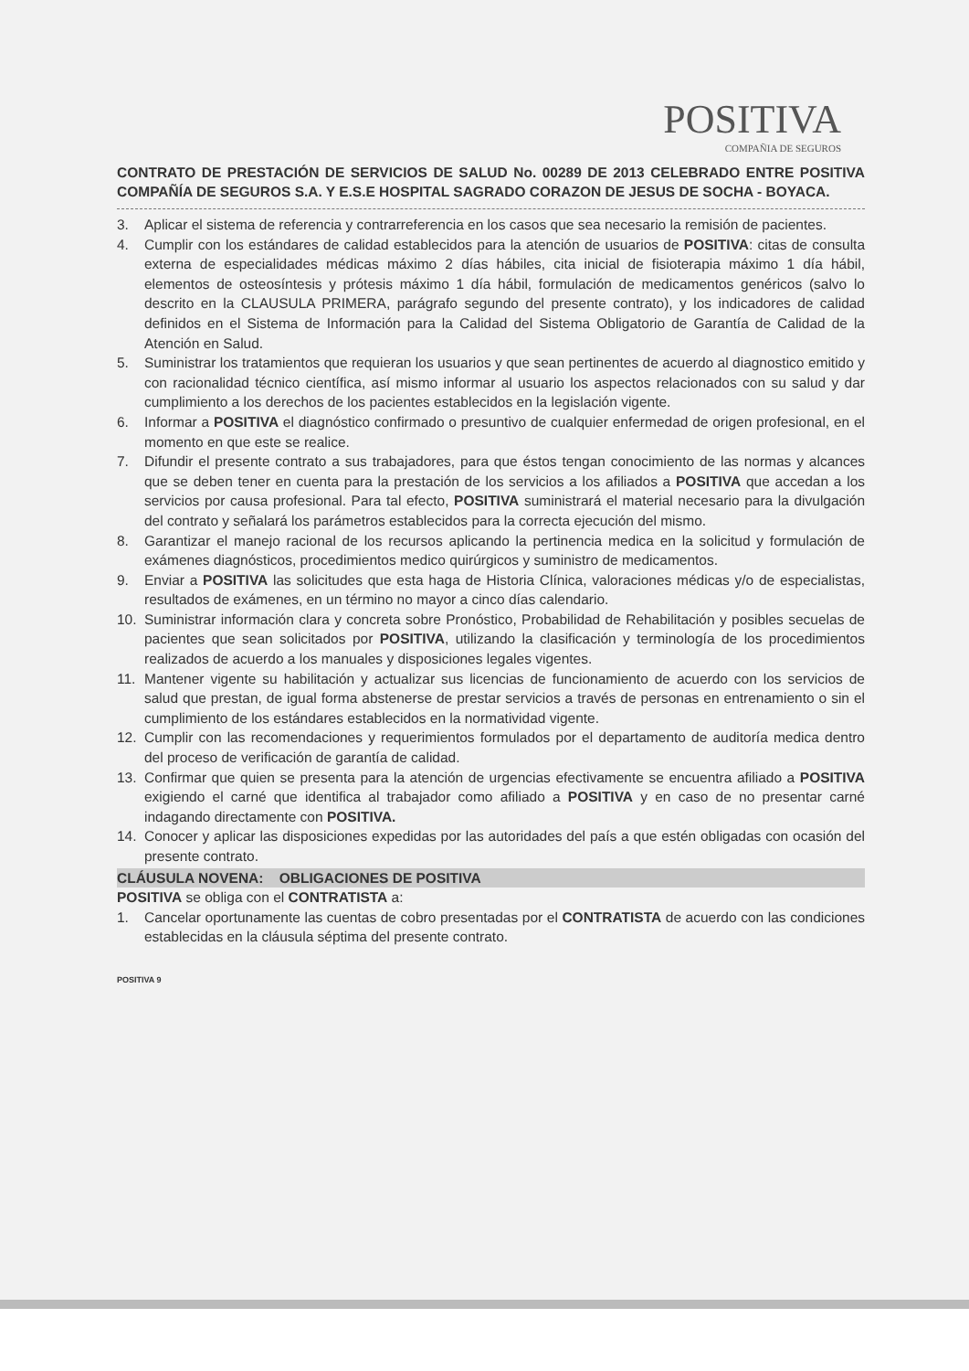POSITIVA
COMPAÑIA DE SEGUROS
CONTRATO DE PRESTACIÓN DE SERVICIOS DE SALUD No. 00289 DE 2013 CELEBRADO ENTRE POSITIVA COMPAÑÍA DE SEGUROS S.A. Y E.S.E HOSPITAL SAGRADO CORAZON DE JESUS DE SOCHA - BOYACA.
3. Aplicar el sistema de referencia y contrarreferencia en los casos que sea necesario la remisión de pacientes.
4. Cumplir con los estándares de calidad establecidos para la atención de usuarios de POSITIVA: citas de consulta externa de especialidades médicas máximo 2 días hábiles, cita inicial de fisioterapia máximo 1 día hábil, elementos de osteosíntesis y prótesis máximo 1 día hábil, formulación de medicamentos genéricos (salvo lo descrito en la CLAUSULA PRIMERA, parágrafo segundo del presente contrato), y los indicadores de calidad definidos en el Sistema de Información para la Calidad del Sistema Obligatorio de Garantía de Calidad de la Atención en Salud.
5. Suministrar los tratamientos que requieran los usuarios y que sean pertinentes de acuerdo al diagnostico emitido y con racionalidad técnico científica, así mismo informar al usuario los aspectos relacionados con su salud y dar cumplimiento a los derechos de los pacientes establecidos en la legislación vigente.
6. Informar a POSITIVA el diagnóstico confirmado o presuntivo de cualquier enfermedad de origen profesional, en el momento en que este se realice.
7. Difundir el presente contrato a sus trabajadores, para que éstos tengan conocimiento de las normas y alcances que se deben tener en cuenta para la prestación de los servicios a los afiliados a POSITIVA que accedan a los servicios por causa profesional. Para tal efecto, POSITIVA suministrará el material necesario para la divulgación del contrato y señalará los parámetros establecidos para la correcta ejecución del mismo.
8. Garantizar el manejo racional de los recursos aplicando la pertinencia medica en la solicitud y formulación de exámenes diagnósticos, procedimientos medico quirúrgicos y suministro de medicamentos.
9. Enviar a POSITIVA las solicitudes que esta haga de Historia Clínica, valoraciones médicas y/o de especialistas, resultados de exámenes, en un término no mayor a cinco días calendario.
10. Suministrar información clara y concreta sobre Pronóstico, Probabilidad de Rehabilitación y posibles secuelas de pacientes que sean solicitados por POSITIVA, utilizando la clasificación y terminología de los procedimientos realizados de acuerdo a los manuales y disposiciones legales vigentes.
11. Mantener vigente su habilitación y actualizar sus licencias de funcionamiento de acuerdo con los servicios de salud que prestan, de igual forma abstenerse de prestar servicios a través de personas en entrenamiento o sin el cumplimiento de los estándares establecidos en la normatividad vigente.
12. Cumplir con las recomendaciones y requerimientos formulados por el departamento de auditoría medica dentro del proceso de verificación de garantía de calidad.
13. Confirmar que quien se presenta para la atención de urgencias efectivamente se encuentra afiliado a POSITIVA exigiendo el carné que identifica al trabajador como afiliado a POSITIVA y en caso de no presentar carné indagando directamente con POSITIVA.
14. Conocer y aplicar las disposiciones expedidas por las autoridades del país a que estén obligadas con ocasión del presente contrato.
CLÁUSULA NOVENA: OBLIGACIONES DE POSITIVA
POSITIVA se obliga con el CONTRATISTA a:
1. Cancelar oportunamente las cuentas de cobro presentadas por el CONTRATISTA de acuerdo con las condiciones establecidas en la cláusula séptima del presente contrato.
POSITIVA 9